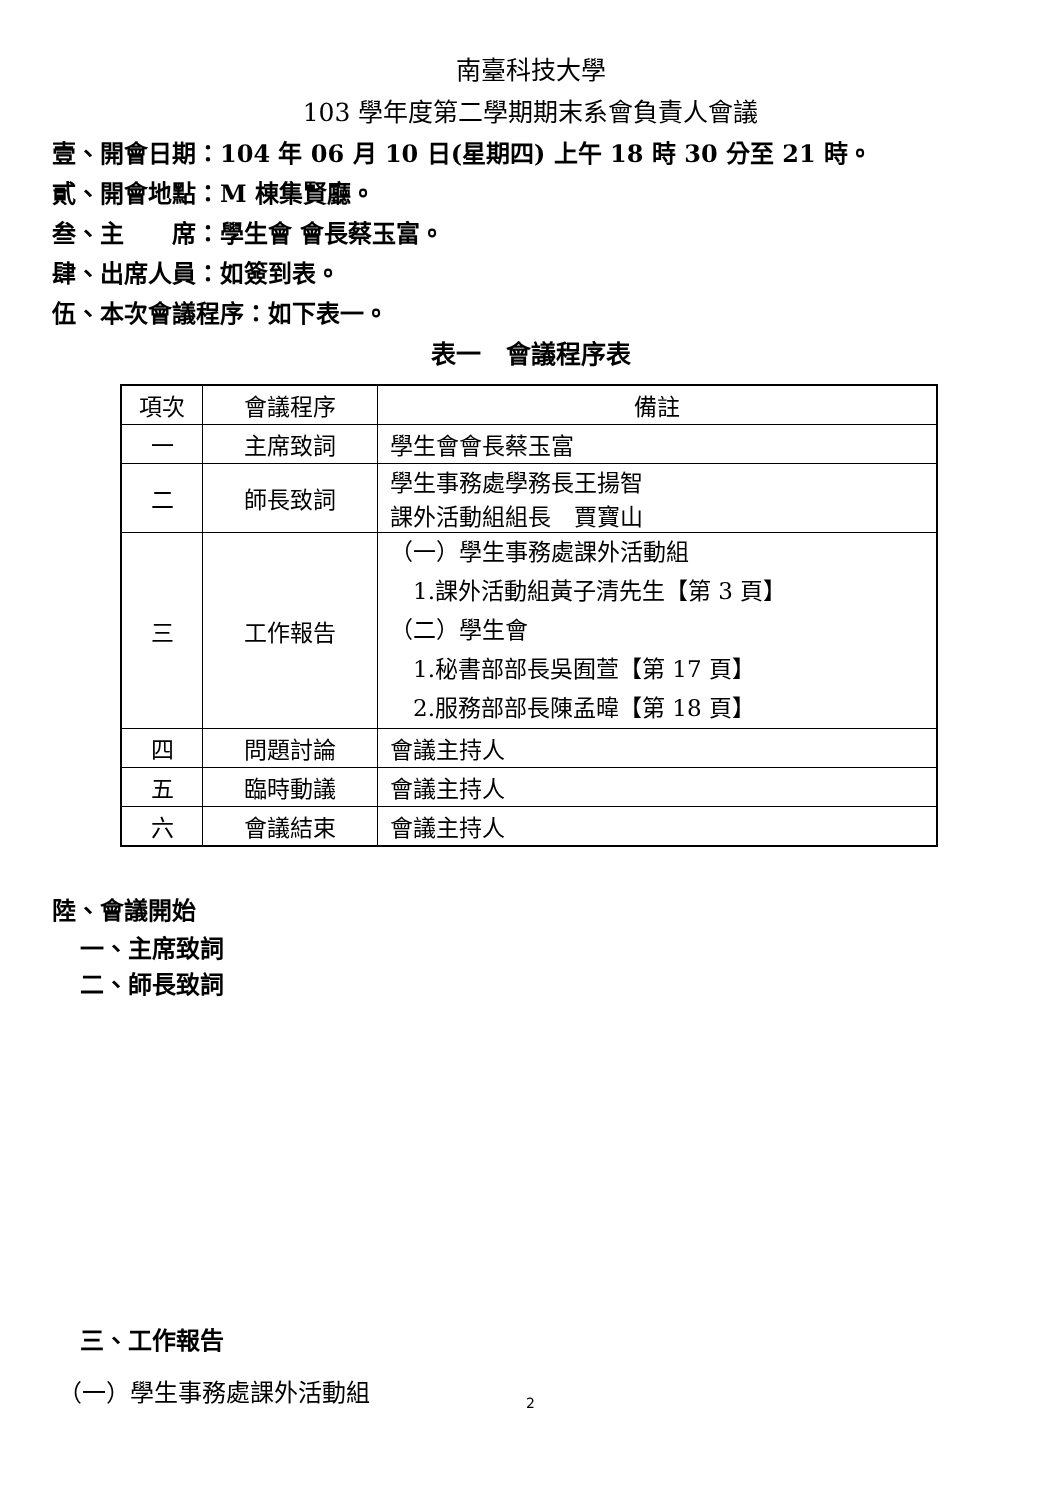南臺科技大學
103 學年度第二學期期末系會負責人會議
壹、開會日期：104 年 06 月 10 日(星期四) 上午 18 時 30 分至 21 時。
貳、開會地點：M 棟集賢廳。
叁、主　　席：學生會 會長蔡玉富。
肆、出席人員：如簽到表。
伍、本次會議程序：如下表一。
表一　會議程序表
| 項次 | 會議程序 | 備註 |
| 一 | 主席致詞 | 學生會會長蔡玉富 |
| 二 | 師長致詞 | 學生事務處學務長王揚智 課外活動組組長 賈寶山 |
| 三 | 工作報告 | （一）學生事務處課外活動組 1.課外活動組黃子清先生【第 3 頁】 （二）學生會 1.秘書部部長吳囿萱【第 17 頁】 2.服務部部長陳孟暐【第 18 頁】 |
| 四 | 問題討論 | 會議主持人 |
| 五 | 臨時動議 | 會議主持人 |
| 六 | 會議結束 | 會議主持人 |
陸、會議開始
一、主席致詞
二、師長致詞
三、工作報告
（一）學生事務處課外活動組
2